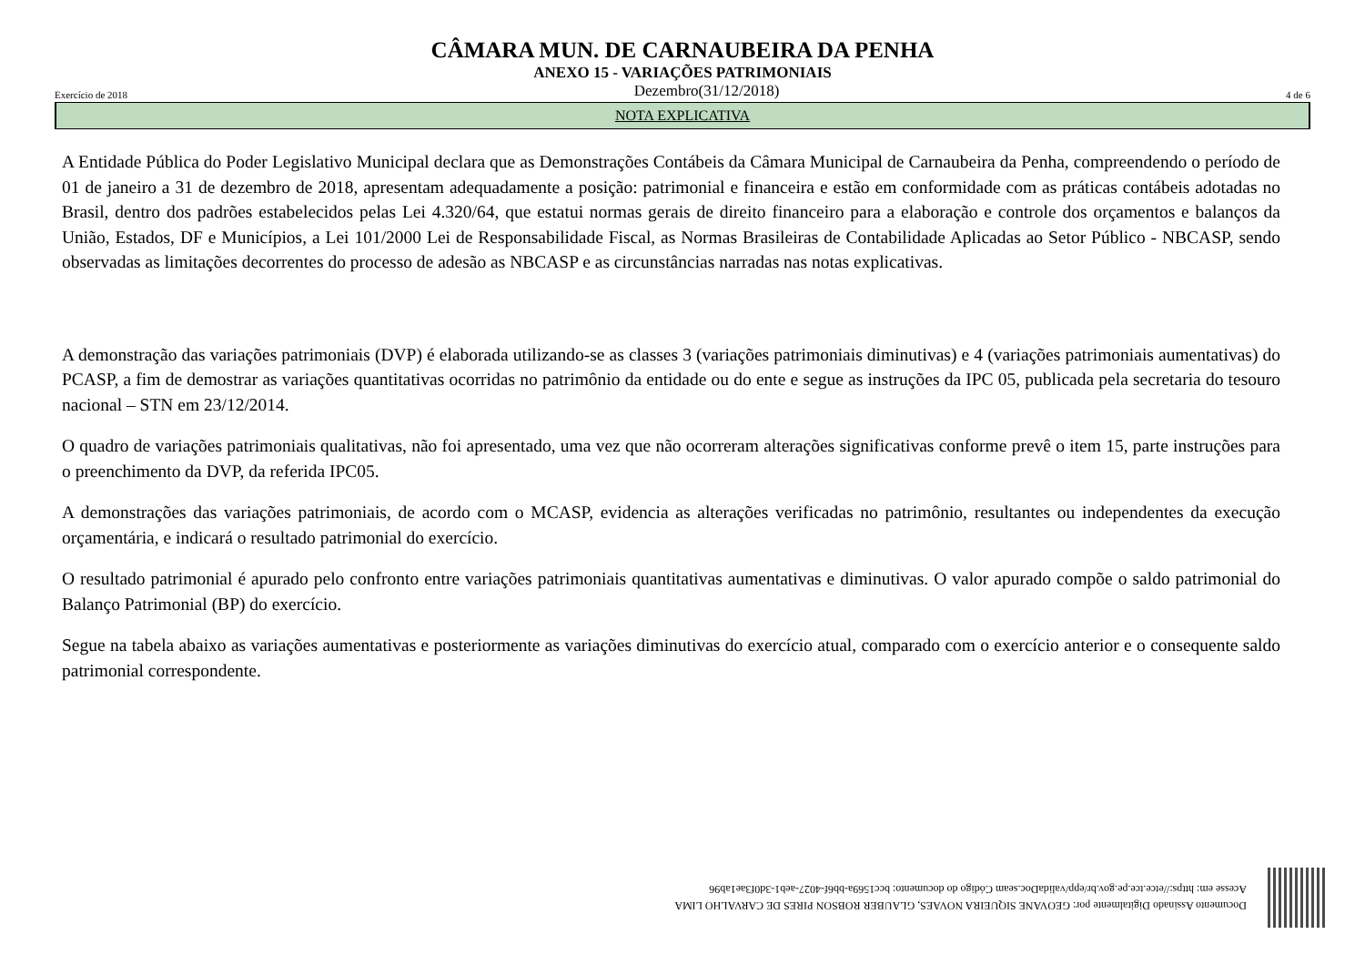CÂMARA MUN. DE CARNAUBEIRA DA PENHA
ANEXO 15 - VARIAÇÕES PATRIMONIAIS
Exercício de 2018 Dezembro(31/12/2018) 4 de 6
NOTA EXPLICATIVA
A Entidade Pública do Poder Legislativo Municipal declara que as Demonstrações Contábeis da Câmara Municipal de Carnaubeira da Penha, compreendendo o período de 01 de janeiro a 31 de dezembro de 2018, apresentam adequadamente a posição: patrimonial e financeira e estão em conformidade com as práticas contábeis adotadas no Brasil, dentro dos padrões estabelecidos pelas Lei 4.320/64, que estatui normas gerais de direito financeiro para a elaboração e controle dos orçamentos e balanços da União, Estados, DF e Municípios, a Lei 101/2000 Lei de Responsabilidade Fiscal, as Normas Brasileiras de Contabilidade Aplicadas ao Setor Público - NBCASP, sendo observadas as limitações decorrentes do processo de adesão as NBCASP e as circunstâncias narradas nas notas explicativas.
A demonstração das variações patrimoniais (DVP) é elaborada utilizando-se as classes 3 (variações patrimoniais diminutivas) e 4 (variações patrimoniais aumentativas) do PCASP, a fim de demostrar as variações quantitativas ocorridas no patrimônio da entidade ou do ente e segue as instruções da IPC 05, publicada pela secretaria do tesouro nacional – STN em 23/12/2014.
O quadro de variações patrimoniais qualitativas, não foi apresentado, uma vez que não ocorreram alterações significativas conforme prevê o item 15, parte instruções para o preenchimento da DVP, da referida IPC05.
A demonstrações das variações patrimoniais, de acordo com o MCASP, evidencia as alterações verificadas no patrimônio, resultantes ou independentes da execução orçamentária, e indicará o resultado patrimonial do exercício.
O resultado patrimonial é apurado pelo confronto entre variações patrimoniais quantitativas aumentativas e diminutivas. O valor apurado compõe o saldo patrimonial do Balanço Patrimonial (BP) do exercício.
Segue na tabela abaixo as variações aumentativas e posteriormente as variações diminutivas do exercício atual, comparado com o exercício anterior e o consequente saldo patrimonial correspondente.
Documento Assinado Digitalmente por: GEOVANE SIQUEIRA NOVAES, GLAUBER ROBSON PIRES DE CARVALHO LIMA
Acesse em: https://etce.tce.pe.gov.br/epp/validaDoc.seam Código do documento: bcc1569a-bb6f-4027-aeb1-3d0f3ae1ab96